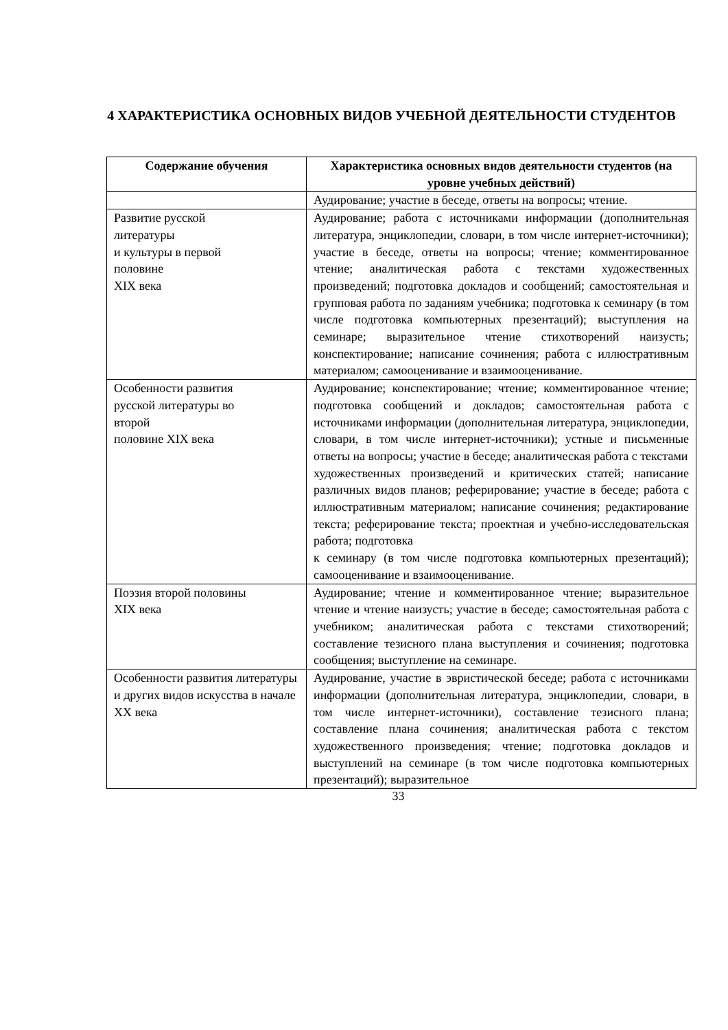4 ХАРАКТЕРИСТИКА ОСНОВНЫХ ВИДОВ УЧЕБНОЙ ДЕЯТЕЛЬНОСТИ СТУДЕНТОВ
| Содержание обучения | Характеристика основных видов деятельности студентов (на уровне учебных действий) |
| --- | --- |
| | Аудирование; участие в беседе, ответы на вопросы; чтение. |
| Развитие русской литературы и культуры в первой половине XIX века | Аудирование; работа с источниками информации (дополнительная литература, энциклопедии, словари, в том числе интернет-источники); участие в беседе, ответы на вопросы; чтение; комментированное чтение; аналитическая работа с текстами художественных произведений; подготовка докладов и сообщений; самостоятельная и групповая работа по заданиям учебника; подготовка к семинару (в том числе подготовка компьютерных презентаций); выступления на семинаре; выразительное чтение стихотворений наизусть; конспектирование; написание сочинения; работа с иллюстративным материалом; самооценивание и взаимооценивание. |
| Особенности развития русской литературы во второй половине XIX века | Аудирование; конспектирование; чтение; комментированное чтение; подготовка сообщений и докладов; самостоятельная работа с источниками информации (дополнительная литература, энциклопедии, словари, в том числе интернет-источники); устные и письменные ответы на вопросы; участие в беседе; аналитическая работа с текстами художественных произведений и критических статей; написание различных видов планов; реферирование; участие в беседе; работа с иллюстративным материалом; написание сочинения; редактирование текста; реферирование текста; проектная и учебно-исследовательская работа; подготовка к семинару (в том числе подготовка компьютерных презентаций); самооценивание и взаимооценивание. |
| Поэзия второй половины XIX века | Аудирование; чтение и комментированное чтение; выразительное чтение и чтение наизусть; участие в беседе; самостоятельная работа с учебником; аналитическая работа с текстами стихотворений; составление тезисного плана выступления и сочинения; подготовка сообщения; выступление на семинаре. |
| Особенности развития литературы и других видов искусства в начале XX века | Аудирование, участие в эвристической беседе; работа с источниками информации (дополнительная литература, энциклопедии, словари, в том числе интернет-источники), составление тезисного плана; составление плана сочинения; аналитическая работа с текстом художественного произведения; чтение; подготовка докладов и выступлений на семинаре (в том числе подготовка компьютерных презентаций); выразительное |
33